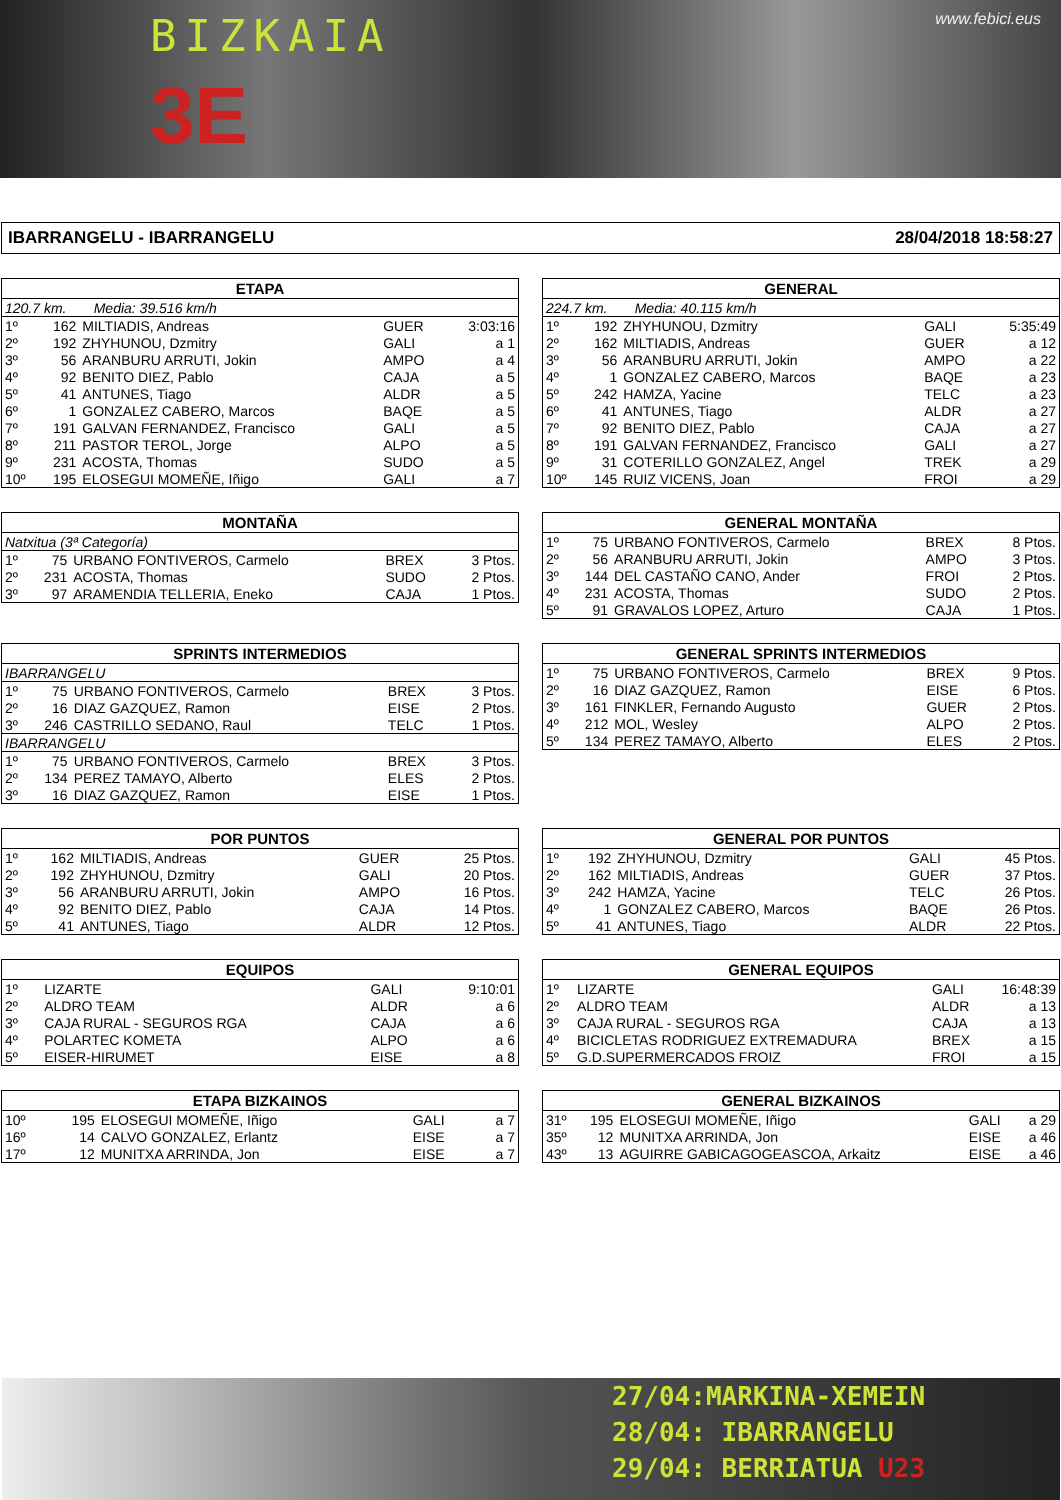BIZKAIA www.febici.eus
3E
IBARRANGELU - IBARRANGELU 28/04/2018 18:58:27
| ETAPA | | | | |
| --- | --- | --- | --- | --- |
| 120.7 km. Media: 39.516 km/h | | | | |
| 1º | 162 | MILTIADIS, Andreas | GUER | 3:03:16 |
| 2º | 192 | ZHYHUNOU, Dzmitry | GALI | a 1 |
| 3º | 56 | ARANBURU ARRUTI, Jokin | AMPO | a 4 |
| 4º | 92 | BENITO DIEZ, Pablo | CAJA | a 5 |
| 5º | 41 | ANTUNES, Tiago | ALDR | a 5 |
| 6º | 1 | GONZALEZ CABERO, Marcos | BAQE | a 5 |
| 7º | 191 | GALVAN FERNANDEZ, Francisco | GALI | a 5 |
| 8º | 211 | PASTOR TEROL, Jorge | ALPO | a 5 |
| 9º | 231 | ACOSTA, Thomas | SUDO | a 5 |
| 10º | 195 | ELOSEGUI MOMEÑE, Iñigo | GALI | a 7 |
| GENERAL | | | | |
| --- | --- | --- | --- | --- |
| 224.7 km. Media: 40.115 km/h | | | | |
| 1º | 192 | ZHYHUNOU, Dzmitry | GALI | 5:35:49 |
| 2º | 162 | MILTIADIS, Andreas | GUER | a 12 |
| 3º | 56 | ARANBURU ARRUTI, Jokin | AMPO | a 22 |
| 4º | 1 | GONZALEZ CABERO, Marcos | BAQE | a 23 |
| 5º | 242 | HAMZA, Yacine | TELC | a 23 |
| 6º | 41 | ANTUNES, Tiago | ALDR | a 27 |
| 7º | 92 | BENITO DIEZ, Pablo | CAJA | a 27 |
| 8º | 191 | GALVAN FERNANDEZ, Francisco | GALI | a 27 |
| 9º | 31 | COTERILLO GONZALEZ, Angel | TREK | a 29 |
| 10º | 145 | RUIZ VICENS, Joan | FROI | a 29 |
| MONTAÑA | | | | |
| --- | --- | --- | --- | --- |
| Natxitua (3ª Categoría) | | | | |
| 1º | 75 | URBANO FONTIVEROS, Carmelo | BREX | 3 Ptos. |
| 2º | 231 | ACOSTA, Thomas | SUDO | 2 Ptos. |
| 3º | 97 | ARAMENDIA TELLERIA, Eneko | CAJA | 1 Ptos. |
| GENERAL MONTAÑA | | | | |
| --- | --- | --- | --- | --- |
| 1º | 75 | URBANO FONTIVEROS, Carmelo | BREX | 8 Ptos. |
| 2º | 56 | ARANBURU ARRUTI, Jokin | AMPO | 3 Ptos. |
| 3º | 144 | DEL CASTAÑO CANO, Ander | FROI | 2 Ptos. |
| 4º | 231 | ACOSTA, Thomas | SUDO | 2 Ptos. |
| 5º | 91 | GRAVALOS LOPEZ, Arturo | CAJA | 1 Ptos. |
| SPRINTS INTERMEDIOS | | | | |
| --- | --- | --- | --- | --- |
| IBARRANGELU | | | | |
| 1º | 75 | URBANO FONTIVEROS, Carmelo | BREX | 3 Ptos. |
| 2º | 16 | DIAZ GAZQUEZ, Ramon | EISE | 2 Ptos. |
| 3º | 246 | CASTRILLO SEDANO, Raul | TELC | 1 Ptos. |
| IBARRANGELU | | | | |
| 1º | 75 | URBANO FONTIVEROS, Carmelo | BREX | 3 Ptos. |
| 2º | 134 | PEREZ TAMAYO, Alberto | ELES | 2 Ptos. |
| 3º | 16 | DIAZ GAZQUEZ, Ramon | EISE | 1 Ptos. |
| GENERAL SPRINTS INTERMEDIOS | | | | |
| --- | --- | --- | --- | --- |
| 1º | 75 | URBANO FONTIVEROS, Carmelo | BREX | 9 Ptos. |
| 2º | 16 | DIAZ GAZQUEZ, Ramon | EISE | 6 Ptos. |
| 3º | 161 | FINKLER, Fernando Augusto | GUER | 2 Ptos. |
| 4º | 212 | MOL, Wesley | ALPO | 2 Ptos. |
| 5º | 134 | PEREZ TAMAYO, Alberto | ELES | 2 Ptos. |
| POR PUNTOS | | | | |
| --- | --- | --- | --- | --- |
| 1º | 162 | MILTIADIS, Andreas | GUER | 25 Ptos. |
| 2º | 192 | ZHYHUNOU, Dzmitry | GALI | 20 Ptos. |
| 3º | 56 | ARANBURU ARRUTI, Jokin | AMPO | 16 Ptos. |
| 4º | 92 | BENITO DIEZ, Pablo | CAJA | 14 Ptos. |
| 5º | 41 | ANTUNES, Tiago | ALDR | 12 Ptos. |
| GENERAL POR PUNTOS | | | | |
| --- | --- | --- | --- | --- |
| 1º | 192 | ZHYHUNOU, Dzmitry | GALI | 45 Ptos. |
| 2º | 162 | MILTIADIS, Andreas | GUER | 37 Ptos. |
| 3º | 242 | HAMZA, Yacine | TELC | 26 Ptos. |
| 4º | 1 | GONZALEZ CABERO, Marcos | BAQE | 26 Ptos. |
| 5º | 41 | ANTUNES, Tiago | ALDR | 22 Ptos. |
| EQUIPOS | | | | |
| --- | --- | --- | --- | --- |
| 1º | | LIZARTE | GALI | 9:10:01 |
| 2º | | ALDRO TEAM | ALDR | a 6 |
| 3º | | CAJA RURAL - SEGUROS RGA | CAJA | a 6 |
| 4º | | POLARTEC KOMETA | ALPO | a 6 |
| 5º | | EISER-HIRUMET | EISE | a 8 |
| GENERAL EQUIPOS | | | | |
| --- | --- | --- | --- | --- |
| 1º | | LIZARTE | GALI | 16:48:39 |
| 2º | | ALDRO TEAM | ALDR | a 13 |
| 3º | | CAJA RURAL - SEGUROS RGA | CAJA | a 13 |
| 4º | | BICICLETAS RODRIGUEZ EXTREMADURA | BREX | a 15 |
| 5º | | G.D.SUPERMERCADOS FROIZ | FROI | a 15 |
| ETAPA BIZKAINOS | | | | |
| --- | --- | --- | --- | --- |
| 10º | 195 | ELOSEGUI MOMEÑE, Iñigo | GALI | a 7 |
| 16º | 14 | CALVO GONZALEZ, Erlantz | EISE | a 7 |
| 17º | 12 | MUNITXA ARRINDA, Jon | EISE | a 7 |
| GENERAL BIZKAINOS | | | | |
| --- | --- | --- | --- | --- |
| 31º | 195 | ELOSEGUI MOMEÑE, Iñigo | GALI | a 29 |
| 35º | 12 | MUNITXA ARRINDA, Jon | EISE | a 46 |
| 43º | 13 | AGUIRRE GABICAGOGEASCOA, Arkaitz | EISE | a 46 |
27/04:MARKINA-XEMEIN
28/04: IBARRANGELU
29/04: BERRIATUA U23